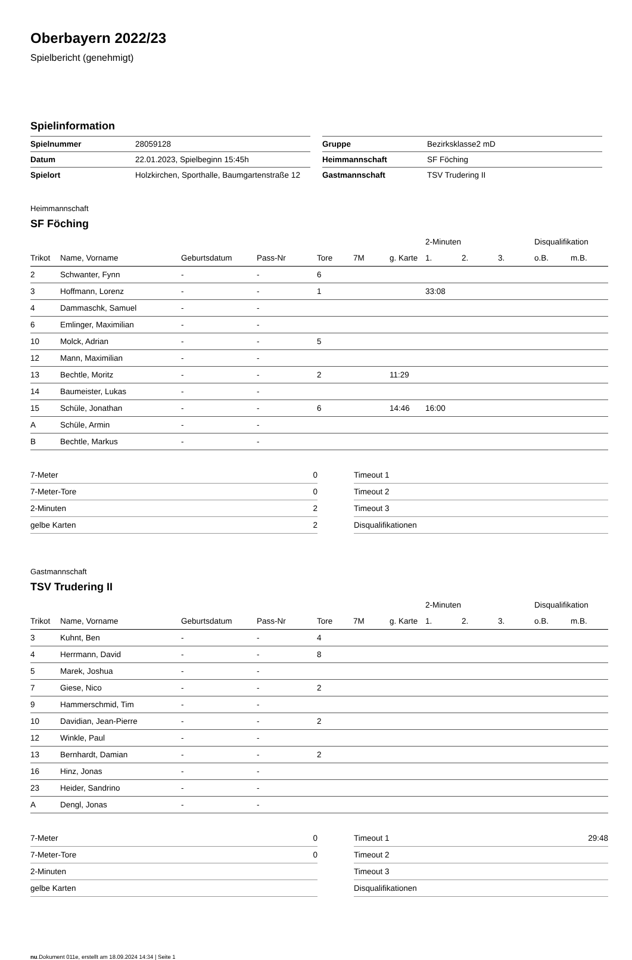Oberbayern 2022/23
Spielbericht (genehmigt)
Spielinformation
| Spielnummer | 28059128 |
| Datum | 22.01.2023, Spielbeginn 15:45h |
| Spielort | Holzkirchen, Sporthalle, Baumgartenstraße 12 |
| Gruppe | Bezirksklasse2 mD |
| Heimmannschaft | SF Föching |
| Gastmannschaft | TSV Trudering II |
Heimmannschaft
SF Föching
| | | | | | | | 2-Minuten | | | Disqualifikation | |
| --- | --- | --- | --- | --- | --- | --- | --- | --- | --- | --- | --- |
| Trikot | Name, Vorname | Geburtsdatum | Pass-Nr | Tore | 7M | g. Karte | 1. | 2. | 3. | o.B. | m.B. |
| 2 | Schwanter, Fynn | - | - | 6 | | | | | | | |
| 3 | Hoffmann, Lorenz | - | - | 1 | | | 33:08 | | | | |
| 4 | Dammaschk, Samuel | - | - | | | | | | | | |
| 6 | Emlinger, Maximilian | - | - | | | | | | | | |
| 10 | Molck, Adrian | - | - | 5 | | | | | | | |
| 12 | Mann, Maximilian | - | - | | | | | | | | |
| 13 | Bechtle, Moritz | - | - | 2 | | 11:29 | | | | | |
| 14 | Baumeister, Lukas | - | - | | | | | | | | |
| 15 | Schüle, Jonathan | - | - | 6 | | 14:46 | 16:00 | | | | |
| A | Schüle, Armin | - | - | | | | | | | | |
| B | Bechtle, Markus | - | - | | | | | | | | |
| 7-Meter | 0 |
| 7-Meter-Tore | 0 |
| 2-Minuten | 2 |
| gelbe Karten | 2 |
| Timeout 1 | |
| Timeout 2 | |
| Timeout 3 | |
| Disqualifikationen | |
Gastmannschaft
TSV Trudering II
| | | | | | | | 2-Minuten | | | Disqualifikation | |
| --- | --- | --- | --- | --- | --- | --- | --- | --- | --- | --- | --- |
| Trikot | Name, Vorname | Geburtsdatum | Pass-Nr | Tore | 7M | g. Karte | 1. | 2. | 3. | o.B. | m.B. |
| 3 | Kuhnt, Ben | - | - | 4 | | | | | | | |
| 4 | Herrmann, David | - | - | 8 | | | | | | | |
| 5 | Marek, Joshua | - | - | | | | | | | | |
| 7 | Giese, Nico | - | - | 2 | | | | | | | |
| 9 | Hammerschmid, Tim | - | - | | | | | | | | |
| 10 | Davidian, Jean-Pierre | - | - | 2 | | | | | | | |
| 12 | Winkle, Paul | - | - | | | | | | | | |
| 13 | Bernhardt, Damian | - | - | 2 | | | | | | | |
| 16 | Hinz, Jonas | - | - | | | | | | | | |
| 23 | Heider, Sandrino | - | - | | | | | | | | |
| A | Dengl, Jonas | - | - | | | | | | | | |
| 7-Meter | 0 |
| 7-Meter-Tore | 0 |
| 2-Minuten | |
| gelbe Karten | |
| Timeout 1 | 29:48 |
| Timeout 2 | |
| Timeout 3 | |
| Disqualifikationen | |
nu.Dokument 011e, erstellt am 18.09.2024 14:34 | Seite 1